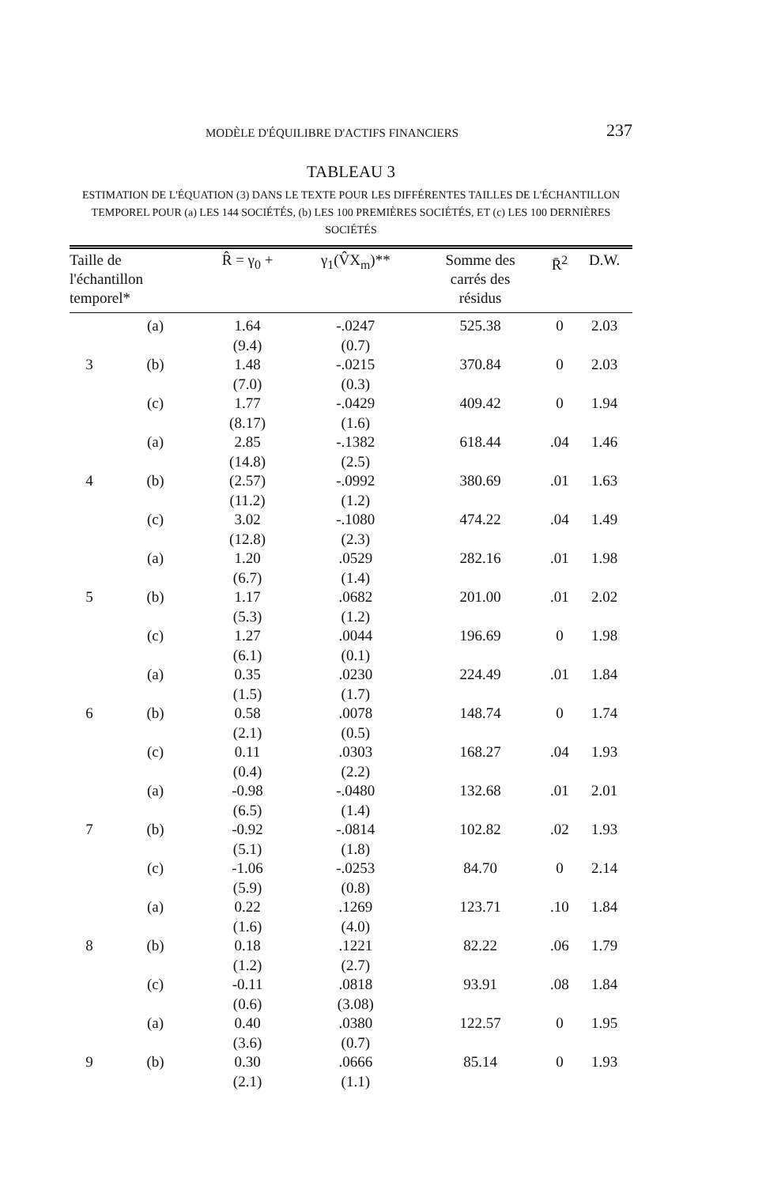MODÈLE D'ÉQUILIBRE D'ACTIFS FINANCIERS 237
TABLEAU 3
ESTIMATION DE L'ÉQUATION (3) DANS LE TEXTE POUR LES DIFFÉRENTES TAILLES DE L'ÉCHANTILLON TEMPOREL POUR (a) LES 144 SOCIÉTÉS, (b) LES 100 PREMIÈRES SOCIÉTÉS, ET (c) LES 100 DERNIÈRES SOCIÉTÉS
| Taille de l'échantillon temporel* | | R̂ = γ<sub>0</sub> + | γ<sub>1</sub>(V̂X<sub>m</sub>)** | Somme des carrés des résidus | R̄<sup>2</sup> | D.W. |
| --- | --- | --- | --- | --- | --- | --- |
| | (a) | 1.64 (9.4) | -.0247 (0.7) | 525.38 | 0 | 2.03 |
| 3 | (b) | 1.48 (7.0) | -.0215 (0.3) | 370.84 | 0 | 2.03 |
| | (c) | 1.77 (8.17) | -.0429 (1.6) | 409.42 | 0 | 1.94 |
| | (a) | 2.85 (14.8) | -.1382 (2.5) | 618.44 | .04 | 1.46 |
| 4 | (b) | (2.57) (11.2) | -.0992 (1.2) | 380.69 | .01 | 1.63 |
| | (c) | 3.02 (12.8) | -.1080 (2.3) | 474.22 | .04 | 1.49 |
| | (a) | 1.20 (6.7) | .0529 (1.4) | 282.16 | .01 | 1.98 |
| 5 | (b) | 1.17 (5.3) | .0682 (1.2) | 201.00 | .01 | 2.02 |
| | (c) | 1.27 (6.1) | .0044 (0.1) | 196.69 | 0 | 1.98 |
| | (a) | 0.35 (1.5) | .0230 (1.7) | 224.49 | .01 | 1.84 |
| 6 | (b) | 0.58 (2.1) | .0078 (0.5) | 148.74 | 0 | 1.74 |
| | (c) | 0.11 (0.4) | .0303 (2.2) | 168.27 | .04 | 1.93 |
| | (a) | -0.98 (6.5) | -.0480 (1.4) | 132.68 | .01 | 2.01 |
| 7 | (b) | -0.92 (5.1) | -.0814 (1.8) | 102.82 | .02 | 1.93 |
| | (c) | -1.06 (5.9) | -.0253 (0.8) | 84.70 | 0 | 2.14 |
| | (a) | 0.22 (1.6) | .1269 (4.0) | 123.71 | .10 | 1.84 |
| 8 | (b) | 0.18 (1.2) | .1221 (2.7) | 82.22 | .06 | 1.79 |
| | (c) | -0.11 (0.6) | .0818 (3.08) | 93.91 | .08 | 1.84 |
| | (a) | 0.40 (3.6) | .0380 (0.7) | 122.57 | 0 | 1.95 |
| 9 | (b) | 0.30 (2.1) | .0666 (1.1) | 85.14 | 0 | 1.93 |